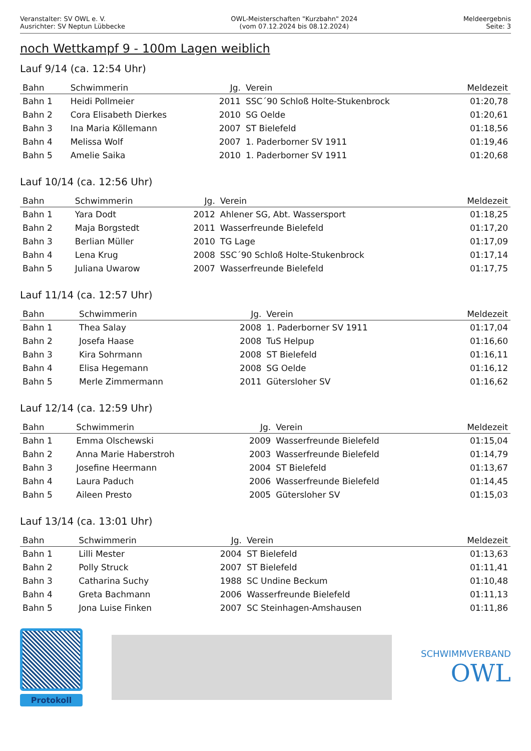Veranstalter: SV OWL e. V.
Ausrichter: SV Neptun Lübbecke
OWL-Meisterschaften "Kurzbahn" 2024
(vom 07.12.2024 bis 08.12.2024)
Meldeergebnis
Seite: 3
noch Wettkampf 9 - 100m Lagen weiblich
Lauf 9/14 (ca. 12:54 Uhr)
| Bahn | Schwimmerin | Jg. | Verein | Meldezeit |
| --- | --- | --- | --- | --- |
| Bahn 1 | Heidi Pollmeier | 2011 | SSC´90 Schloß Holte-Stukenbrock | 01:20,78 |
| Bahn 2 | Cora Elisabeth Dierkes | 2010 | SG Oelde | 01:20,61 |
| Bahn 3 | Ina Maria Köllemann | 2007 | ST Bielefeld | 01:18,56 |
| Bahn 4 | Melissa Wolf | 2007 | 1. Paderborner SV 1911 | 01:19,46 |
| Bahn 5 | Amelie Saika | 2010 | 1. Paderborner SV 1911 | 01:20,68 |
Lauf 10/14 (ca. 12:56 Uhr)
| Bahn | Schwimmerin | Jg. | Verein | Meldezeit |
| --- | --- | --- | --- | --- |
| Bahn 1 | Yara Dodt | 2012 | Ahlener SG, Abt. Wassersport | 01:18,25 |
| Bahn 2 | Maja Borgstedt | 2011 | Wasserfreunde Bielefeld | 01:17,20 |
| Bahn 3 | Berlian Müller | 2010 | TG Lage | 01:17,09 |
| Bahn 4 | Lena Krug | 2008 | SSC´90 Schloß Holte-Stukenbrock | 01:17,14 |
| Bahn 5 | Juliana Uwarow | 2007 | Wasserfreunde Bielefeld | 01:17,75 |
Lauf 11/14 (ca. 12:57 Uhr)
| Bahn | Schwimmerin | Jg. | Verein | Meldezeit |
| --- | --- | --- | --- | --- |
| Bahn 1 | Thea Salay | 2008 | 1. Paderborner SV 1911 | 01:17,04 |
| Bahn 2 | Josefa Haase | 2008 | TuS Helpup | 01:16,60 |
| Bahn 3 | Kira Sohrmann | 2008 | ST Bielefeld | 01:16,11 |
| Bahn 4 | Elisa Hegemann | 2008 | SG Oelde | 01:16,12 |
| Bahn 5 | Merle Zimmermann | 2011 | Gütersloher SV | 01:16,62 |
Lauf 12/14 (ca. 12:59 Uhr)
| Bahn | Schwimmerin | Jg. | Verein | Meldezeit |
| --- | --- | --- | --- | --- |
| Bahn 1 | Emma Olschewski | 2009 | Wasserfreunde Bielefeld | 01:15,04 |
| Bahn 2 | Anna Marie Haberstroh | 2003 | Wasserfreunde Bielefeld | 01:14,79 |
| Bahn 3 | Josefine Heermann | 2004 | ST Bielefeld | 01:13,67 |
| Bahn 4 | Laura Paduch | 2006 | Wasserfreunde Bielefeld | 01:14,45 |
| Bahn 5 | Aileen Presto | 2005 | Gütersloher SV | 01:15,03 |
Lauf 13/14 (ca. 13:01 Uhr)
| Bahn | Schwimmerin | Jg. | Verein | Meldezeit |
| --- | --- | --- | --- | --- |
| Bahn 1 | Lilli Mester | 2004 | ST Bielefeld | 01:13,63 |
| Bahn 2 | Polly Struck | 2007 | ST Bielefeld | 01:11,41 |
| Bahn 3 | Catharina Suchy | 1988 | SC Undine Beckum | 01:10,48 |
| Bahn 4 | Greta Bachmann | 2006 | Wasserfreunde Bielefeld | 01:11,13 |
| Bahn 5 | Jona Luise Finken | 2007 | SC Steinhagen-Amshausen | 01:11,86 |
Protokoll
SCHWIMMVERBAND
OWL